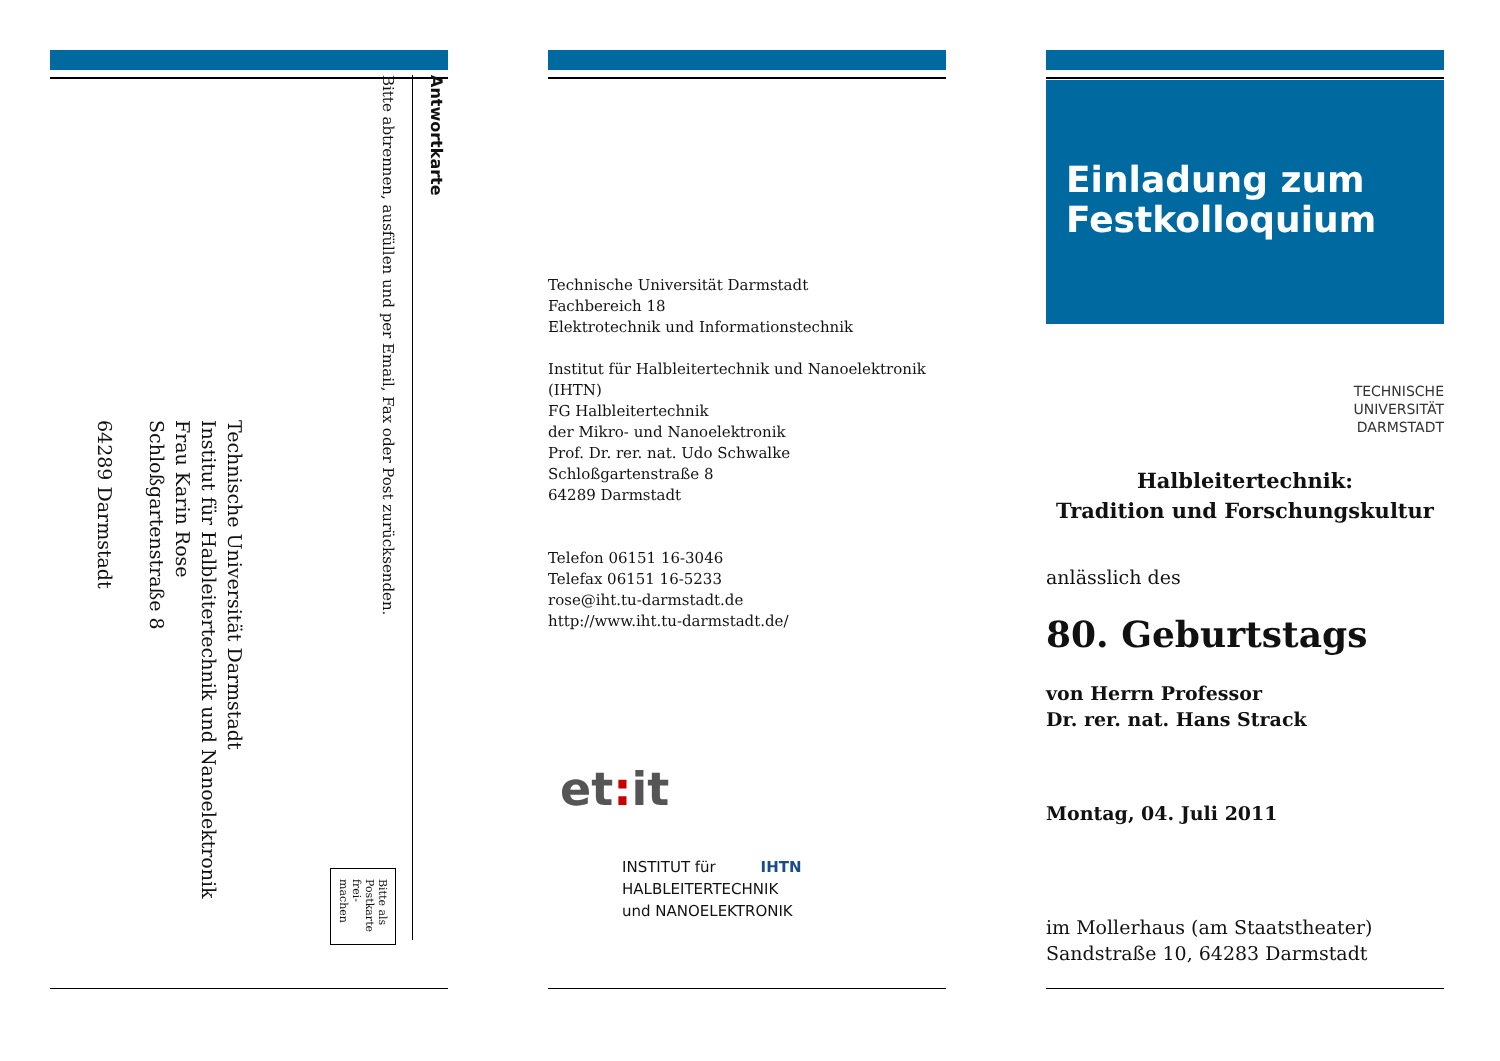Antwortkarte
Bitte abtrennen, ausfüllen und per Email, Fax oder Post zurücksenden.
Bitte als Postkarte frei-machen
Technische Universität Darmstadt
Institut für Halbleitertechnik und Nanoelektronik
Frau Karin Rose
Schloßgartenstraße 8
64289 Darmstadt
Technische Universität Darmstadt
Fachbereich 18
Elektrotechnik und Informationstechnik
Institut für Halbleitertechnik und Nanoelektronik (IHTN)
FG Halbleitertechnik
der Mikro- und Nanoelektronik
Prof. Dr. rer. nat. Udo Schwalke
Schloßgartenstraße 8
64289 Darmstadt
Telefon 06151 16-3046
Telefax 06151 16-5233
rose@iht.tu-darmstadt.de
http://www.iht.tu-darmstadt.de/
et: it
INSTITUT für IHTN
HALBLEITERTECHNIK
und NANOELEKTRONIK
Einladung zum Festkolloquium
TECHNISCHE
UNIVERSITÄT
DARMSTADT
Halbleitertechnik:
Tradition und Forschungskultur
anlässlich des
80. Geburtstags
von Herrn Professor
Dr. rer. nat. Hans Strack
Montag, 04. Juli 2011
im Mollerhaus (am Staatstheater)
Sandstraße 10, 64283 Darmstadt